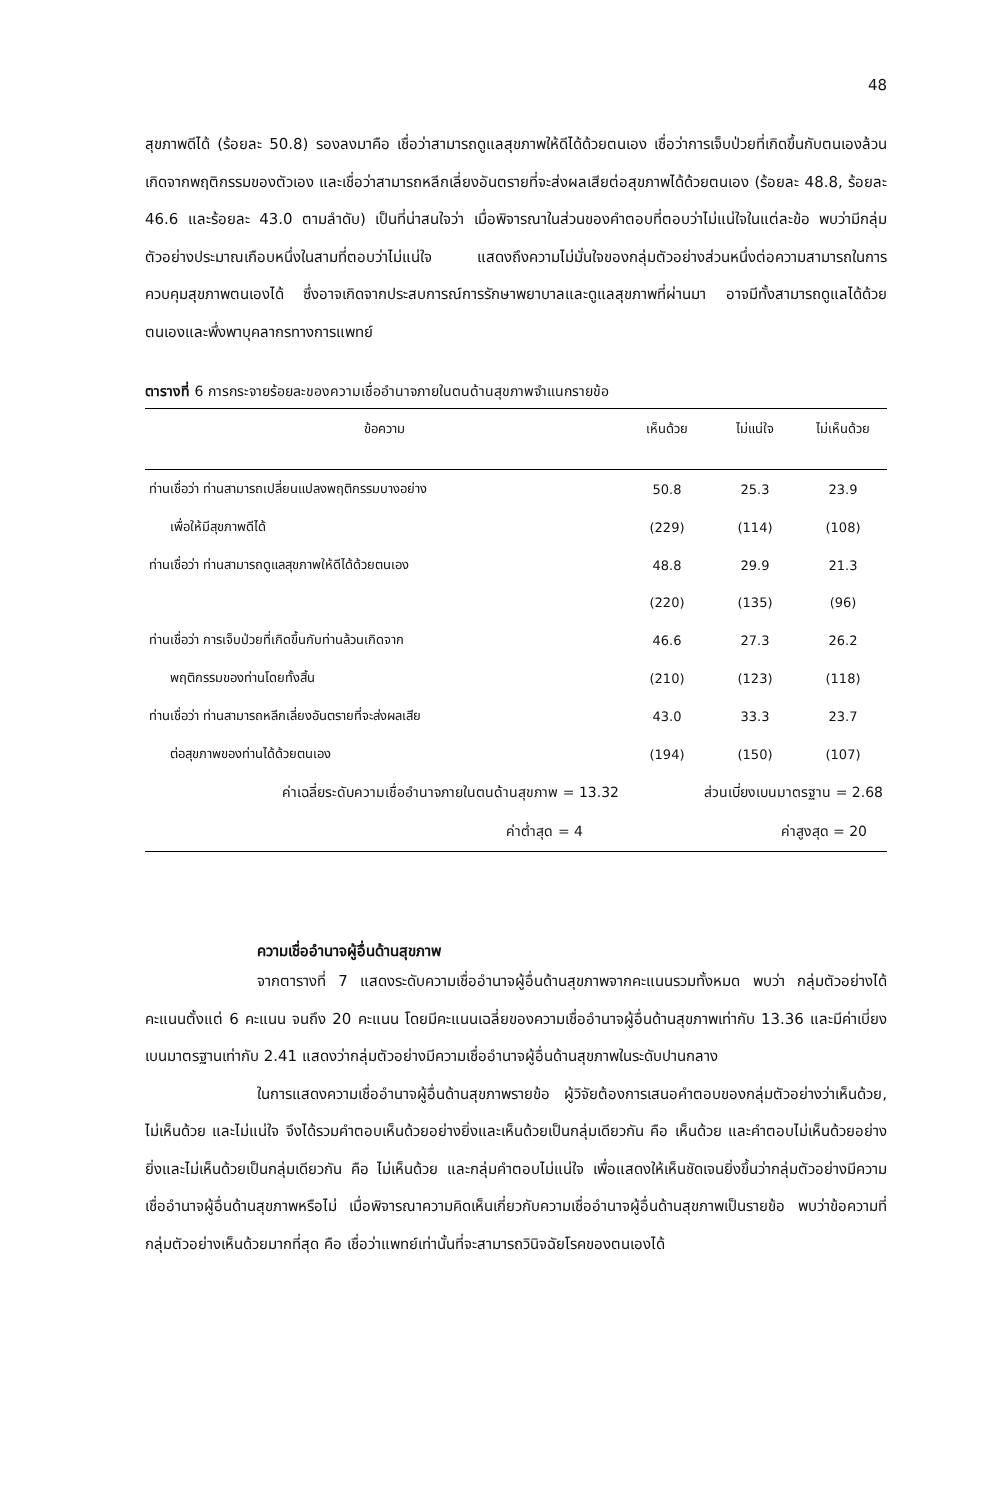48
สุขภาพดีได้ (ร้อยละ 50.8) รองลงมาคือ เชื่อว่าสามารถดูแลสุขภาพให้ดีได้ด้วยตนเอง เชื่อว่าการเจ็บป่วยที่เกิดขึ้นกับตนเองล้วนเกิดจากพฤติกรรมของตัวเอง และเชื่อว่าสามารถหลีกเลี่ยงอันตรายที่จะส่งผลเสียต่อสุขภาพได้ด้วยตนเอง (ร้อยละ 48.8, ร้อยละ 46.6 และร้อยละ 43.0 ตามลำดับ) เป็นที่น่าสนใจว่า เมื่อพิจารณาในส่วนของคำตอบที่ตอบว่าไม่แน่ใจในแต่ละข้อ พบว่ามีกลุ่มตัวอย่างประมาณเกือบหนึ่งในสามที่ตอบว่าไม่แน่ใจ แสดงถึงความไม่มั่นใจของกลุ่มตัวอย่างส่วนหนึ่งต่อความสามารถในการควบคุมสุขภาพตนเองได้ ซึ่งอาจเกิดจากประสบการณ์การรักษาพยาบาลและดูแลสุขภาพที่ผ่านมา อาจมีทั้งสามารถดูแลได้ด้วยตนเองและพึ่งพาบุคลากรทางการแพทย์
ตารางที่ 6 การกระจายร้อยละของความเชื่ออำนาจภายในตนด้านสุขภาพจำแนกรายข้อ
| ข้อความ | เห็นด้วย | ไม่แน่ใจ | ไม่เห็นด้วย |
| --- | --- | --- | --- |
| ท่านเชื่อว่า ท่านสามารถเปลี่ยนแปลงพฤติกรรมบางอย่าง | 50.8 | 25.3 | 23.9 |
| เพื่อให้มีสุขภาพดีได้ | (229) | (114) | (108) |
| ท่านเชื่อว่า ท่านสามารถดูแลสุขภาพให้ดีได้ด้วยตนเอง | 48.8 | 29.9 | 21.3 |
| | (220) | (135) | (96) |
| ท่านเชื่อว่า การเจ็บป่วยที่เกิดขึ้นกับท่านล้วนเกิดจาก | 46.6 | 27.3 | 26.2 |
| พฤติกรรมของท่านโดยทั้งสิ้น | (210) | (123) | (118) |
| ท่านเชื่อว่า ท่านสามารถหลีกเลี่ยงอันตรายที่จะส่งผลเสีย | 43.0 | 33.3 | 23.7 |
| ต่อสุขภาพของท่านได้ด้วยตนเอง | (194) | (150) | (107) |
| ค่าเฉลี่ยระดับความเชื่ออำนาจภายในตนด้านสุขภาพ = 13.32 | ส่วนเบี่ยงเบนมาตรฐาน = 2.68 | | |
| ค่าต่ำสุด = 4 | ค่าสูงสุด = 20 | | |
ความเชื่ออำนาจผู้อื่นด้านสุขภาพ
จากตารางที่ 7 แสดงระดับความเชื่ออำนาจผู้อื่นด้านสุขภาพจากคะแนนรวมทั้งหมด พบว่า กลุ่มตัวอย่างได้คะแนนตั้งแต่ 6 คะแนน จนถึง 20 คะแนน โดยมีคะแนนเฉลี่ยของความเชื่ออำนาจผู้อื่นด้านสุขภาพเท่ากับ 13.36 และมีค่าเบี่ยงเบนมาตรฐานเท่ากับ 2.41 แสดงว่ากลุ่มตัวอย่างมีความเชื่ออำนาจผู้อื่นด้านสุขภาพในระดับปานกลาง
ในการแสดงความเชื่ออำนาจผู้อื่นด้านสุขภาพรายข้อ ผู้วิจัยต้องการเสนอคำตอบของกลุ่มตัวอย่างว่าเห็นด้วย, ไม่เห็นด้วย และไม่แน่ใจ จึงได้รวมคำตอบเห็นด้วยอย่างยิ่งและเห็นด้วยเป็นกลุ่มเดียวกัน คือ เห็นด้วย และคำตอบไม่เห็นด้วยอย่างยิ่งและไม่เห็นด้วยเป็นกลุ่มเดียวกัน คือ ไม่เห็นด้วย และกลุ่มคำตอบไม่แน่ใจ เพื่อแสดงให้เห็นชัดเจนยิ่งขึ้นว่ากลุ่มตัวอย่างมีความเชื่ออำนาจผู้อื่นด้านสุขภาพหรือไม่ เมื่อพิจารณาความคิดเห็นเกี่ยวกับความเชื่ออำนาจผู้อื่นด้านสุขภาพเป็นรายข้อ พบว่าข้อความที่กลุ่มตัวอย่างเห็นด้วยมากที่สุด คือ เชื่อว่าแพทย์เท่านั้นที่จะสามารถวินิจฉัยโรคของตนเองได้